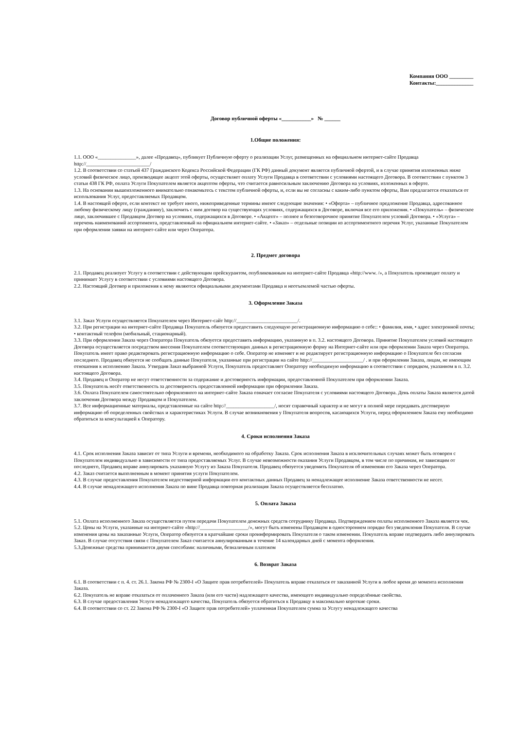Компания ООО _________
Контакты:______________
Договор публичной оферты «___________» № ______
1.Общие положения:
1.1. ООО «_______________», далее «Продавец», публикует Публичную оферту о реализации Услуг, размещенных на официальном интернет-сайте Продавца http://_________________________/
1.2. В соответствии со статьей 437 Гражданского Кодекса Российской Федерации (ГК РФ) данный документ является публичной офертой, и в случае принятия изложенных ниже условий физическое лицо, производящее акцепт этой оферты, осуществляет оплату Услуги Продавца в соответствии с условиями настоящего Договора. В соответствии с пунктом 3 статьи 438 ГК РФ, оплата Услуги Покупателем является акцептом оферты, что считается равносильным заключению Договора на условиях, изложенных в оферте.
1.3. На основании вышеизложенного внимательно ознакомьтесь с текстом публичной оферты, и, если вы не согласны с каким-либо пунктом оферты, Вам предлагается отказаться от использования Услуг, предоставляемых Продавцом.
1.4. В настоящей оферте, если контекст не требует иного, нижеприведенные термины имеют следующие значения: • «Оферта» – публичное предложение Продавца, адресованное любому физическому лицу (гражданину), заключить с ним договор на существующих условиях, содержащихся в Договоре, включая все его приложения. • «Покупатель» – физическое лицо, заключившее с Продавцом Договор на условиях, содержащихся в Договоре. • «Акцепт» – полное и безоговорочное принятие Покупателем условий Договора. • «Услуга» – перечень наименований ассортимента, представленный на официальном интернет-сайте. • «Заказ» – отдельные позиции из ассортиментного перечня Услуг, указанные Покупателем при оформлении заявки на интернет-сайте или через Оператора.
2. Предмет договора
2.1. Продавец реализует Услугу в соответствии с действующим прейскурантом, опубликованным на интернет-сайте Продавца «http://www. /», а Покупатель производит оплату и принимает Услугу в соответствии с условиями настоящего Договора.
2.2. Настоящий Договор и приложения к нему являются официальными документами Продавца и неотъемлемой частью оферты.
3. Оформление Заказа
3.1. Заказ Услуги осуществляется Покупателем через Интернет-сайт http://________________________/.
3.2. При регистрации на интернет-сайте Продавца Покупатель обязуется предоставить следующую регистрационную информацию о себе:: • фамилия, имя, • адрес электронной почты; • контактный телефон (мобильный, стационарный).
3.3. При оформлении Заказа через Оператора Покупатель обязуется предоставить информацию, указанную в п. 3.2. настоящего Договора. Принятие Покупателем условий настоящего Договора осуществляется посредством внесения Покупателем соответствующих данных в регистрационную форму на Интернет-сайте или при оформлении Заказа через Оператора. Покупатель имеет право редактировать регистрационную информацию о себе. Оператор не изменяет и не редактирует регистрационную информацию о Покупателе без согласия последнего. Продавец обязуется не сообщать данные Покупателя, указанные при регистрации на сайте http://____________________/ . и при оформлении Заказа, лицам, не имеющим отношения к исполнению Заказа. Утвердив Заказ выбранной Услуги, Покупатель предоставляет Оператору необходимую информацию в соответствии с порядком, указанном в п. 3.2. настоящего Договора.
3.4. Продавец и Оператор не несут ответственности за содержание и достоверность информации, предоставленной Покупателем при оформлении Заказа.
3.5. Покупатель несёт ответственность за достоверность предоставленной информации при оформлении Заказа.
3.6. Оплата Покупателем самостоятельно оформленного на интернет-сайте Заказа означает согласие Покупателя с условиями настоящего Договора. День оплаты Заказа является датой заключения Договора между Продавцом и Покупателем.
3.7. Все информационные материалы, представленные на сайте http://___________________/, носят справочный характер и не могут в полной мере передавать достоверную информацию об определенных свойствах и характеристиках Услуги. В случае возникновения у Покупателя вопросов, касающихся Услуги, перед оформлением Заказа ему необходимо обратиться за консультацией к Оператору.
4. Сроки исполнения Заказа
4.1. Срок исполнения Заказа зависит от типа Услуги и времени, необходимого на обработку Заказа. Срок исполнения Заказа в исключительных случаях может быть оговорен с Покупателем индивидуально в зависимости от типа предоставляемых Услуг. В случае невозможности оказания Услуги Продавцом, в том числе по причинам, не зависящим от последнего, Продавец вправе аннулировать указанную Услугу из Заказа Покупателя. Продавец обязуется уведомить Покупателя об изменении его Заказа через Оператора.
4.2. Заказ считается выполненным в момент принятия услуги Покупателем.
4.3. В случае предоставления Покупателем недостоверной информации его контактных данных Продавец за ненадлежащее исполнение Заказа ответственности не несет.
4.4. В случае ненадлежащего исполнения Заказа по вине Продавца повторная реализация Заказа осуществляется бесплатно.
5. Оплата Заказа
5.1. Оплата исполненного Заказа осуществляется путем передачи Покупателем денежных средств сотруднику Продавца. Подтверждением оплаты исполненного Заказа является чек.
5.2. Цены на Услуги, указанные на интернет-сайте «http://___________________/», могут быть изменены Продавцом в одностороннем порядке без уведомления Покупателя. В случае изменения цены на заказанные Услуги, Оператор обязуется в кратчайшие сроки проинформировать Покупателя о таком изменении. Покупатель вправе подтвердить либо аннулировать Заказ. В случае отсутствия связи с Покупателем Заказ считается аннулированным в течение 14 календарных дней с момента оформления.
5.3.Денежные средства принимаются двумя способами: наличными, безналичным платежом
6. Возврат Заказа
6.1. В соответствии с п. 4. ст. 26.1. Закона РФ № 2300-I «О Защите прав потребителей» Покупатель вправе отказаться от заказанной Услуги в любое время до момента исполнения Заказа.
6.2. Покупатель не вправе отказаться от оплаченного Заказа (или его части) надлежащего качества, имеющего индивидуально определённые свойства.
6.3. В случае предоставления Услуги ненадлежащего качества, Покупатель обязуется обратиться к Продавцу в максимально короткие сроки.
6.4. В соответствии со ст. 22 Закона РФ № 2300-I «О Защите прав потребителей» уплаченная Покупателем сумма за Услугу ненадлежащего качества